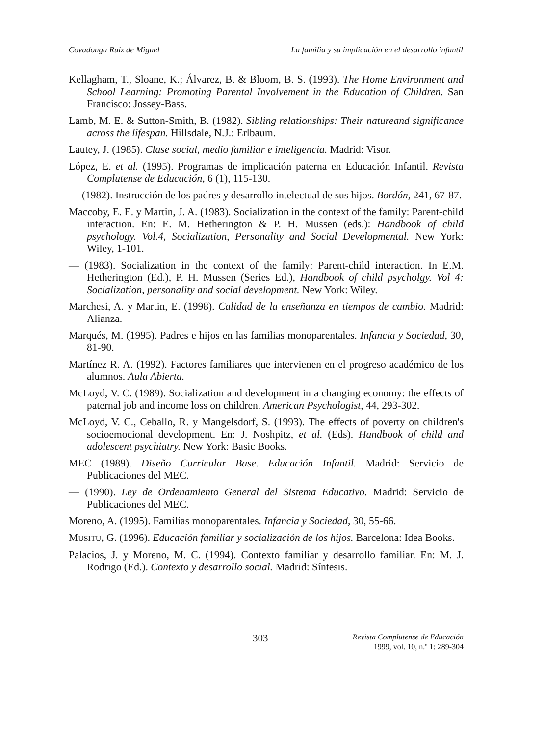Covadonga Ruiz de Miguel La familia y su implicación en el desarrollo infantil
Kellagham, T., Sloane, K.; Álvarez, B. & Bloom, B. S. (1993). The Home Environment and School Learning: Promoting Parental Involvement in the Education of Children. San Francisco: Jossey-Bass.
Lamb, M. E. & Sutton-Smith, B. (1982). Sibling relationships: Their natureand significance across the lifespan. Hillsdale, N.J.: Erlbaum.
Lautey, J. (1985). Clase social, medio familiar e inteligencia. Madrid: Visor.
López, E. et al. (1995). Programas de implicación paterna en Educación Infantil. Revista Complutense de Educación, 6 (1), 115-130.
— (1982). Instrucción de los padres y desarrollo intelectual de sus hijos. Bordón, 241, 67-87.
Maccoby, E. E. y Martin, J. A. (1983). Socialization in the context of the family: Parent-child interaction. En: E. M. Hetherington & P. H. Mussen (eds.): Handbook of child psychology. Vol.4, Socialization, Personality and Social Developmental. New York: Wiley, 1-101.
— (1983). Socialization in the context of the family: Parent-child interaction. In E.M. Hetherington (Ed.), P. H. Mussen (Series Ed.), Handbook of child psycholgy. Vol 4: Socialization, personality and social development. New York: Wiley.
Marchesi, A. y Martin, E. (1998). Calidad de la enseñanza en tiempos de cambio. Madrid: Alianza.
Marqués, M. (1995). Padres e hijos en las familias monoparentales. Infancia y Sociedad, 30, 81-90.
Martínez R. A. (1992). Factores familiares que intervienen en el progreso académico de los alumnos. Aula Abierta.
McLoyd, V. C. (1989). Socialization and development in a changing economy: the effects of paternal job and income loss on children. American Psychologist, 44, 293-302.
McLoyd, V. C., Ceballo, R. y Mangelsdorf, S. (1993). The effects of poverty on children's socioemocional development. En: J. Noshpitz, et al. (Eds). Handbook of child and adolescent psychiatry. New York: Basic Books.
MEC (1989). Diseño Curricular Base. Educación Infantil. Madrid: Servicio de Publicaciones del MEC.
— (1990). Ley de Ordenamiento General del Sistema Educativo. Madrid: Servicio de Publicaciones del MEC.
Moreno, A. (1995). Familias monoparentales. Infancia y Sociedad, 30, 55-66.
MUSITU, G. (1996). Educación familiar y socialización de los hijos. Barcelona: Idea Books.
Palacios, J. y Moreno, M. C. (1994). Contexto familiar y desarrollo familiar. En: M. J. Rodrigo (Ed.). Contexto y desarrollo social. Madrid: Síntesis.
303
Revista Complutense de Educación
1999, vol. 10, n.º 1: 289-304